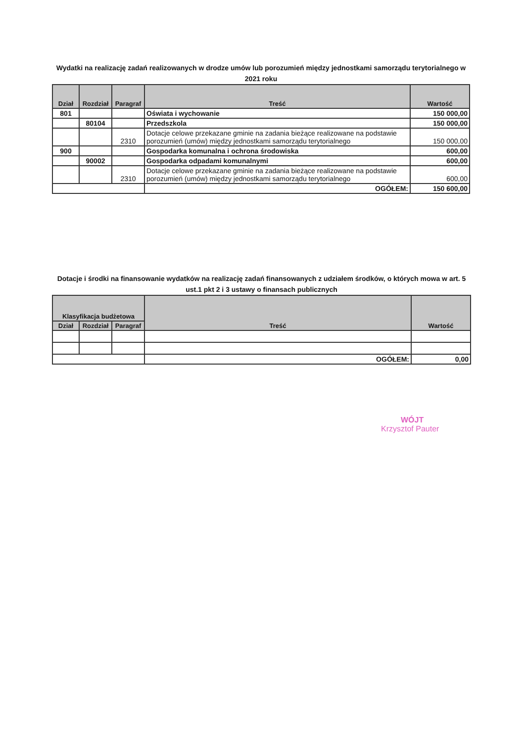Wydatki na realizację zadań realizowanych w drodze umów lub porozumień między jednostkami samorządu terytorialnego w 2021 roku
| Dział | Rozdział | Paragraf | Treść | Wartość |
| --- | --- | --- | --- | --- |
| 801 | | | Oświata i wychowanie | 150 000,00 |
| | 80104 | | Przedszkola | 150 000,00 |
| | | 2310 | Dotacje celowe przekazane gminie na zadania bieżące realizowane na podstawie porozumień (umów) między jednostkami samorządu terytorialnego | 150 000,00 |
| 900 | | | Gospodarka komunalna i ochrona środowiska | 600,00 |
| | 90002 | | Gospodarka odpadami komunalnymi | 600,00 |
| | | 2310 | Dotacje celowe przekazane gminie na zadania bieżące realizowane na podstawie porozumień (umów) między jednostkami samorządu terytorialnego | 600,00 |
| | | | OGÓŁEM: | 150 600,00 |
Dotacje i środki na finansowanie wydatków na realizację zadań finansowanych z udziałem środków, o których mowa w art. 5 ust.1 pkt 2 i 3 ustawy o finansach publicznych
| Klasyfikacja budżetowa | | | Treść | Wartość |
| --- | --- | --- | --- | --- |
| Dział | Rozdział | Paragraf | | |
| | | | OGÓŁEM: | 0,00 |
WÓJT
Krzysztof Pauter